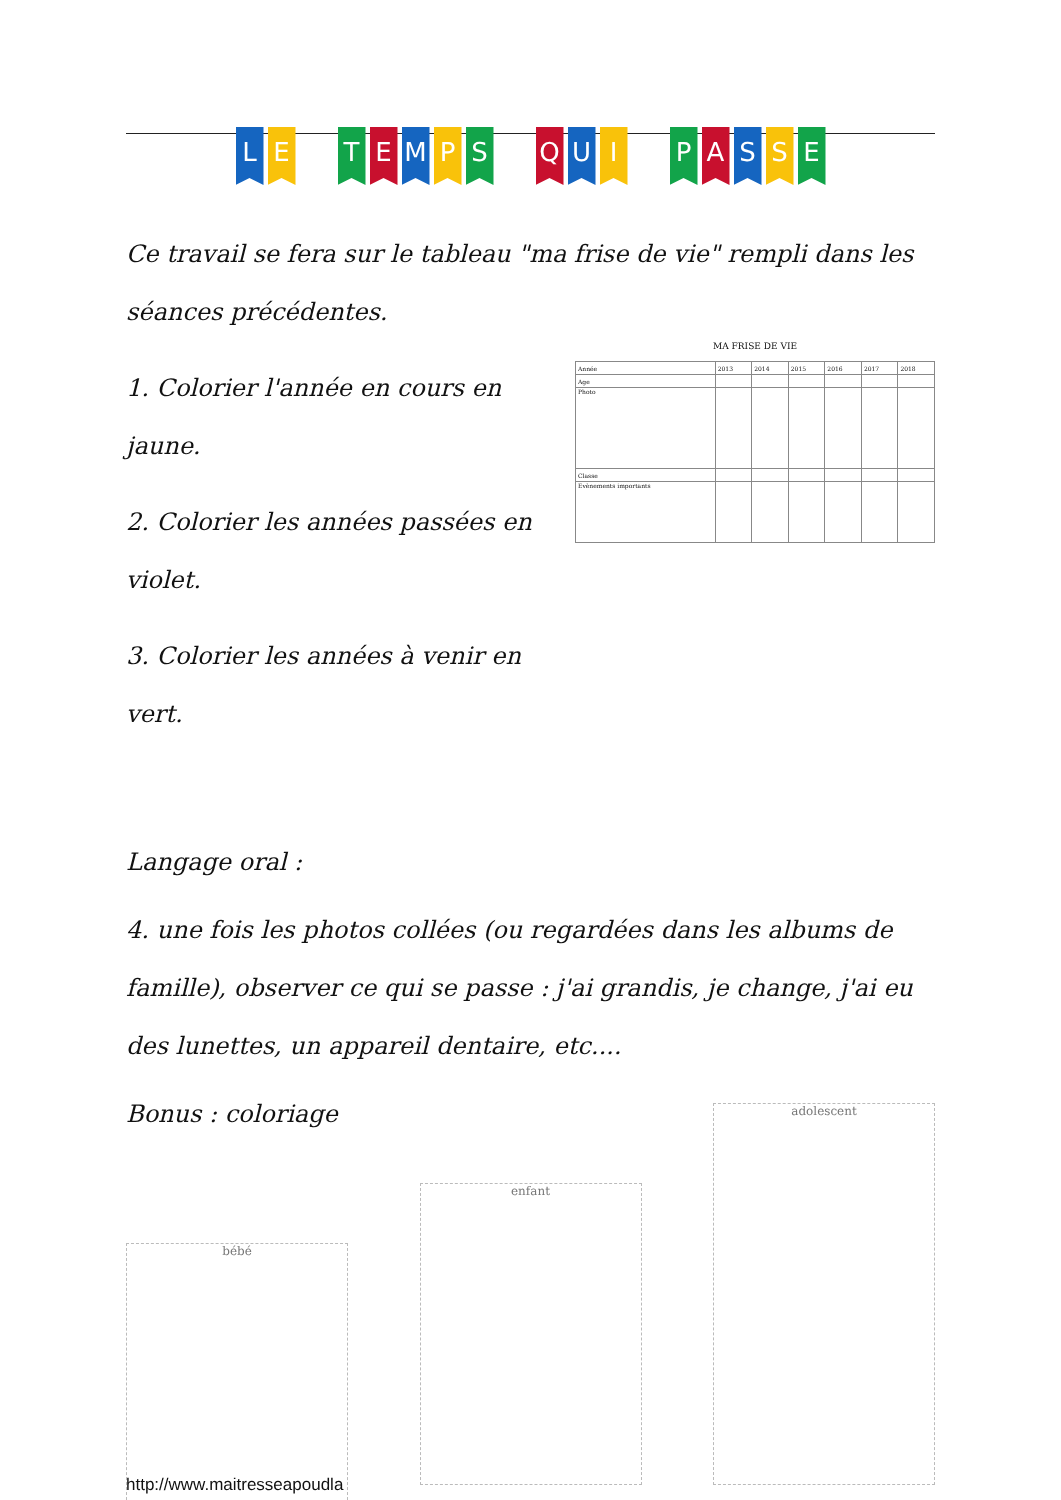L E T E M P S Q U I P A S S E
Ce travail se fera sur le tableau "ma frise de vie" rempli dans les séances précédentes.
1. Colorier l'année en cours en jaune.
2. Colorier les années passées en violet.
3. Colorier les années à venir en vert.
MA FRISE DE VIE
| Année | 2013 | 2014 | 2015 | 2016 | 2017 | 2018 |
| Age | | | | | | |
| Photo | | | | | | |
| Classe | | | | | | |
| Evènements importants | | | | | | |
Langage oral :
4. une fois les photos collées (ou regardées dans les albums de famille), observer ce qui se passe : j'ai grandis, je change, j'ai eu des lunettes, un appareil dentaire, etc....
Bonus : coloriage
bébé
enfant
adolescent
http://www.maitresseapoudla